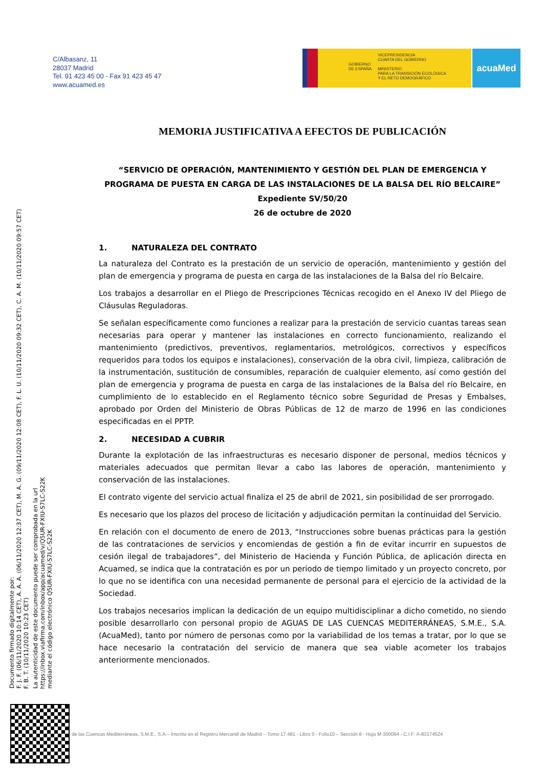C/Albasanz, 11
28037 Madrid
Tel. 91 423 45 00 - Fax 91 423 45 47
www.acuamed.es
GOBIERNO
DE ESPAÑA
VICEPRESIDENCIA
CUARTA DEL GOBIERNO
MINISTERIO
PARA LA TRANSICIÓN ECOLÓGICA
Y EL RETO DEMOGRÁFICO
acuaMed
Documento firmado digitalmente por:
F. J. F. (06/11/2020 10:14 CET), A. A. A. (06/11/2020 12:37 CET), M. A. G. (09/11/2020 12:08 CET), F. L. U. (10/11/2020 09:32 CET), C. A. M. (10/11/2020 09:57 CET)
F. B. T. (10/11/2020 10:23 CET)
La autenticidad de este documento puede ser comprobada en la url
https://inbox.viafirma.com/inbox/app/acuamed/v/Q5UR-FXIU-S7LC-S22K
mediante el código electrónico Q5UR-FXIU-S7LC-S22K
MEMORIA JUSTIFICATIVA A EFECTOS DE PUBLICACIÓN
“SERVICIO DE OPERACIÓN, MANTENIMIENTO Y GESTIÓN DEL PLAN DE EMERGENCIA Y PROGRAMA DE PUESTA EN CARGA DE LAS INSTALACIONES DE LA BALSA DEL RÍO BELCAIRE”
Expediente SV/50/20
26 de octubre de 2020
1. NATURALEZA DEL CONTRATO
La naturaleza del Contrato es la prestación de un servicio de operación, mantenimiento y gestión del plan de emergencia y programa de puesta en carga de las instalaciones de la Balsa del río Belcaire.
Los trabajos a desarrollar en el Pliego de Prescripciones Técnicas recogido en el Anexo IV del Pliego de Cláusulas Reguladoras.
Se señalan específicamente como funciones a realizar para la prestación de servicio cuantas tareas sean necesarias para operar y mantener las instalaciones en correcto funcionamiento, realizando el mantenimiento (predictivos, preventivos, reglamentarios, metrológicos, correctivos y específicos requeridos para todos los equipos e instalaciones), conservación de la obra civil, limpieza, calibración de la instrumentación, sustitución de consumibles, reparación de cualquier elemento, así como gestión del plan de emergencia y programa de puesta en carga de las instalaciones de la Balsa del río Belcaire, en cumplimiento de lo establecido en el Reglamento técnico sobre Seguridad de Presas y Embalses, aprobado por Orden del Ministerio de Obras Públicas de 12 de marzo de 1996 en las condiciones especificadas en el PPTP.
2. NECESIDAD A CUBRIR
Durante la explotación de las infraestructuras es necesario disponer de personal, medios técnicos y materiales adecuados que permitan llevar a cabo las labores de operación, mantenimiento y conservación de las instalaciones.
El contrato vigente del servicio actual finaliza el 25 de abril de 2021, sin posibilidad de ser prorrogado.
Es necesario que los plazos del proceso de licitación y adjudicación permitan la continuidad del Servicio.
En relación con el documento de enero de 2013, “Instrucciones sobre buenas prácticas para la gestión de las contrataciones de servicios y encomiendas de gestión a fin de evitar incurrir en supuestos de cesión ilegal de trabajadores”, del Ministerio de Hacienda y Función Pública, de aplicación directa en Acuamed, se indica que la contratación es por un periodo de tiempo limitado y un proyecto concreto, por lo que no se identifica con una necesidad permanente de personal para el ejercicio de la actividad de la Sociedad.
Los trabajos necesarios implican la dedicación de un equipo multidisciplinar a dicho cometido, no siendo posible desarrollarlo con personal propio de AGUAS DE LAS CUENCAS MEDITERRÁNEAS, S.M.E., S.A. (AcuaMed), tanto por número de personas como por la variabilidad de los temas a tratar, por lo que se hace necesario la contratación del servicio de manera que sea viable acometer los trabajos anteriormente mencionados.
de las Cuencas Mediterráneas, S.M.E., S.A.– Inscrita en el Registro Mercantil de Madrid – Tomo 17.481 - Libro 0 - Folio10 – Sección 8 - Hoja M-300094 - C.I.F: A-83174524